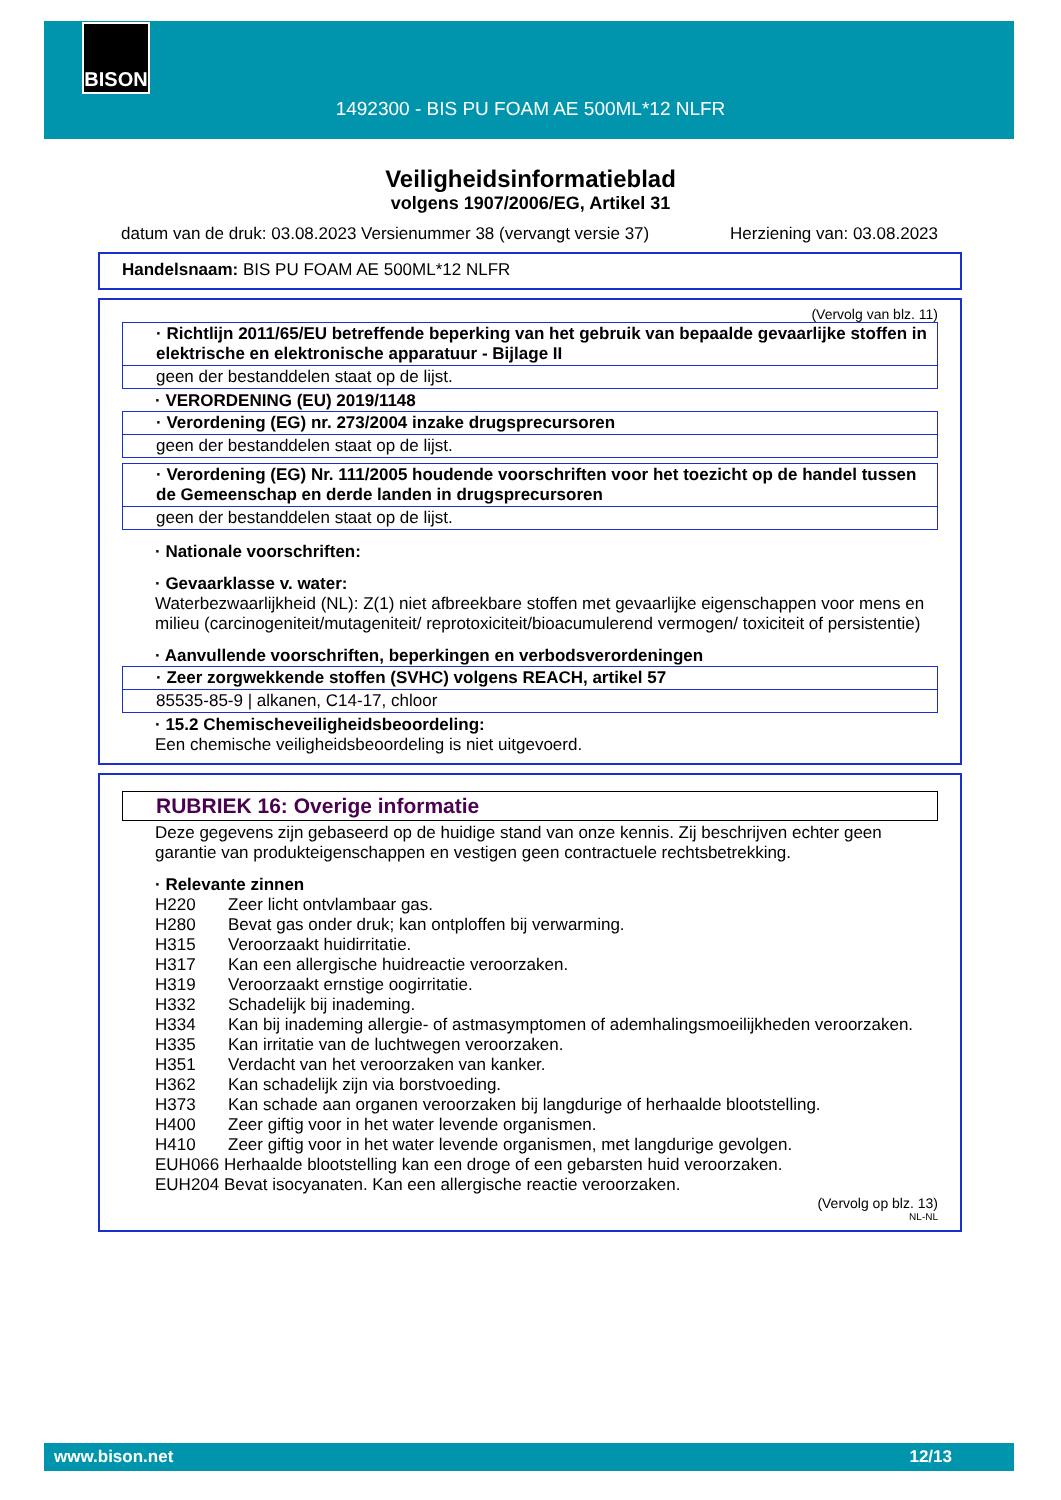BISON
1492300 - BIS PU FOAM AE 500ML*12 NLFR
Veiligheidsinformatieblad
volgens 1907/2006/EG, Artikel 31
datum van de druk: 03.08.2023 Versienummer 38 (vervangt versie 37) Herziening van: 03.08.2023
Handelsnaam: BIS PU FOAM AE 500ML*12 NLFR
(Vervolg van blz. 11)
· Richtlijn 2011/65/EU betreffende beperking van het gebruik van bepaalde gevaarlijke stoffen in elektrische en elektronische apparatuur - Bijlage II
geen der bestanddelen staat op de lijst.
· VERORDENING (EU) 2019/1148
· Verordening (EG) nr. 273/2004 inzake drugsprecursoren
geen der bestanddelen staat op de lijst.
· Verordening (EG) Nr. 111/2005 houdende voorschriften voor het toezicht op de handel tussen de Gemeenschap en derde landen in drugsprecursoren
geen der bestanddelen staat op de lijst.
· Nationale voorschriften:
· Gevaarklasse v. water:
Waterbezwaarlijkheid (NL): Z(1) niet afbreekbare stoffen met gevaarlijke eigenschappen voor mens en milieu (carcinogeniteit/mutageniteit/ reprotoxiciteit/bioacumulerend vermogen/ toxiciteit of persistentie)
· Aanvullende voorschriften, beperkingen en verbodsverordeningen
· Zeer zorgwekkende stoffen (SVHC) volgens REACH, artikel 57
85535-85-9 | alkanen, C14-17, chloor
· 15.2 Chemischeveiligheidsbeoordeling:
Een chemische veiligheidsbeoordeling is niet uitgevoerd.
RUBRIEK 16: Overige informatie
Deze gegevens zijn gebaseerd op de huidige stand van onze kennis. Zij beschrijven echter geen garantie van produkteigenschappen en vestigen geen contractuele rechtsbetrekking.
· Relevante zinnen
| H220 | Zeer licht ontvlambaar gas. |
| H280 | Bevat gas onder druk; kan ontploffen bij verwarming. |
| H315 | Veroorzaakt huidirritatie. |
| H317 | Kan een allergische huidreactie veroorzaken. |
| H319 | Veroorzaakt ernstige oogirritatie. |
| H332 | Schadelijk bij inademing. |
| H334 | Kan bij inademing allergie- of astmasymptomen of ademhalingsmoeilijkheden veroorzaken. |
| H335 | Kan irritatie van de luchtwegen veroorzaken. |
| H351 | Verdacht van het veroorzaken van kanker. |
| H362 | Kan schadelijk zijn via borstvoeding. |
| H373 | Kan schade aan organen veroorzaken bij langdurige of herhaalde blootstelling. |
| H400 | Zeer giftig voor in het water levende organismen. |
| H410 | Zeer giftig voor in het water levende organismen, met langdurige gevolgen. |
| EUH066 Herhaalde blootstelling kan een droge of een gebarsten huid veroorzaken. | |
| EUH204 Bevat isocyanaten. Kan een allergische reactie veroorzaken. | |
(Vervolg op blz. 13)
NL-NL
www.bison.net 12/13